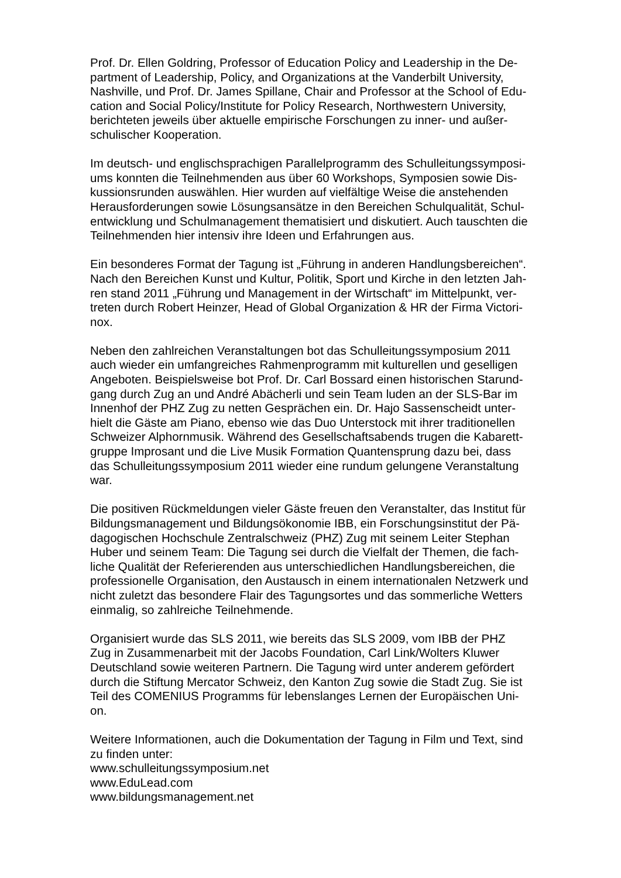Prof. Dr. Ellen Goldring, Professor of Education Policy and Leadership in the De-
partment of Leadership, Policy, and Organizations at the Vanderbilt University,
Nashville, und Prof. Dr. James Spillane, Chair and Professor at the School of Edu-
cation and Social Policy/Institute for Policy Research, Northwestern University,
berichteten jeweils über aktuelle empirische Forschungen zu inner- und außer-
schulischer Kooperation.
Im deutsch- und englischsprachigen Parallelprogramm des Schulleitungssymposi-
ums konnten die Teilnehmenden aus über 60 Workshops, Symposien sowie Dis-
kussionsrunden auswählen. Hier wurden auf vielfältige Weise die anstehenden
Herausforderungen sowie Lösungsansätze in den Bereichen Schulqualität, Schul-
entwicklung und Schulmanagement thematisiert und diskutiert. Auch tauschten die
Teilnehmenden hier intensiv ihre Ideen und Erfahrungen aus.
Ein besonderes Format der Tagung ist „Führung in anderen Handlungsbereichen“.
Nach den Bereichen Kunst und Kultur, Politik, Sport und Kirche in den letzten Jah-
ren stand 2011 „Führung und Management in der Wirtschaft“ im Mittelpunkt, ver-
treten durch Robert Heinzer, Head of Global Organization & HR der Firma Victori-
nox.
Neben den zahlreichen Veranstaltungen bot das Schulleitungssymposium 2011
auch wieder ein umfangreiches Rahmenprogramm mit kulturellen und geselligen
Angeboten. Beispielsweise bot Prof. Dr. Carl Bossard einen historischen Starund-
gang durch Zug an und André Abächerli und sein Team luden an der SLS-Bar im
Innenhof der PHZ Zug zu netten Gesprächen ein. Dr. Hajo Sassenscheidt unter-
hielt die Gäste am Piano, ebenso wie das Duo Unterstock mit ihrer traditionellen
Schweizer Alphornmusik. Während des Gesellschaftsabends trugen die Kabarett-
gruppe Improsant und die Live Musik Formation Quantensprung dazu bei, dass
das Schulleitungssymposium 2011 wieder eine rundum gelungene Veranstaltung
war.
Die positiven Rückmeldungen vieler Gäste freuen den Veranstalter, das Institut für
Bildungsmanagement und Bildungsökonomie IBB, ein Forschungsinstitut der Pä-
dagogischen Hochschule Zentralschweiz (PHZ) Zug mit seinem Leiter Stephan
Huber und seinem Team: Die Tagung sei durch die Vielfalt der Themen, die fach-
liche Qualität der Referierenden aus unterschiedlichen Handlungsbereichen, die
professionelle Organisation, den Austausch in einem internationalen Netzwerk und
nicht zuletzt das besondere Flair des Tagungsortes und das sommerliche Wetters
einmalig, so zahlreiche Teilnehmende.
Organisiert wurde das SLS 2011, wie bereits das SLS 2009, vom IBB der PHZ
Zug in Zusammenarbeit mit der Jacobs Foundation, Carl Link/Wolters Kluwer
Deutschland sowie weiteren Partnern. Die Tagung wird unter anderem gefördert
durch die Stiftung Mercator Schweiz, den Kanton Zug sowie die Stadt Zug. Sie ist
Teil des COMENIUS Programms für lebenslanges Lernen der Europäischen Uni-
on.
Weitere Informationen, auch die Dokumentation der Tagung in Film und Text, sind
zu finden unter:
www.schulleitungssymposium.net
www.EduLead.com
www.bildungsmanagement.net